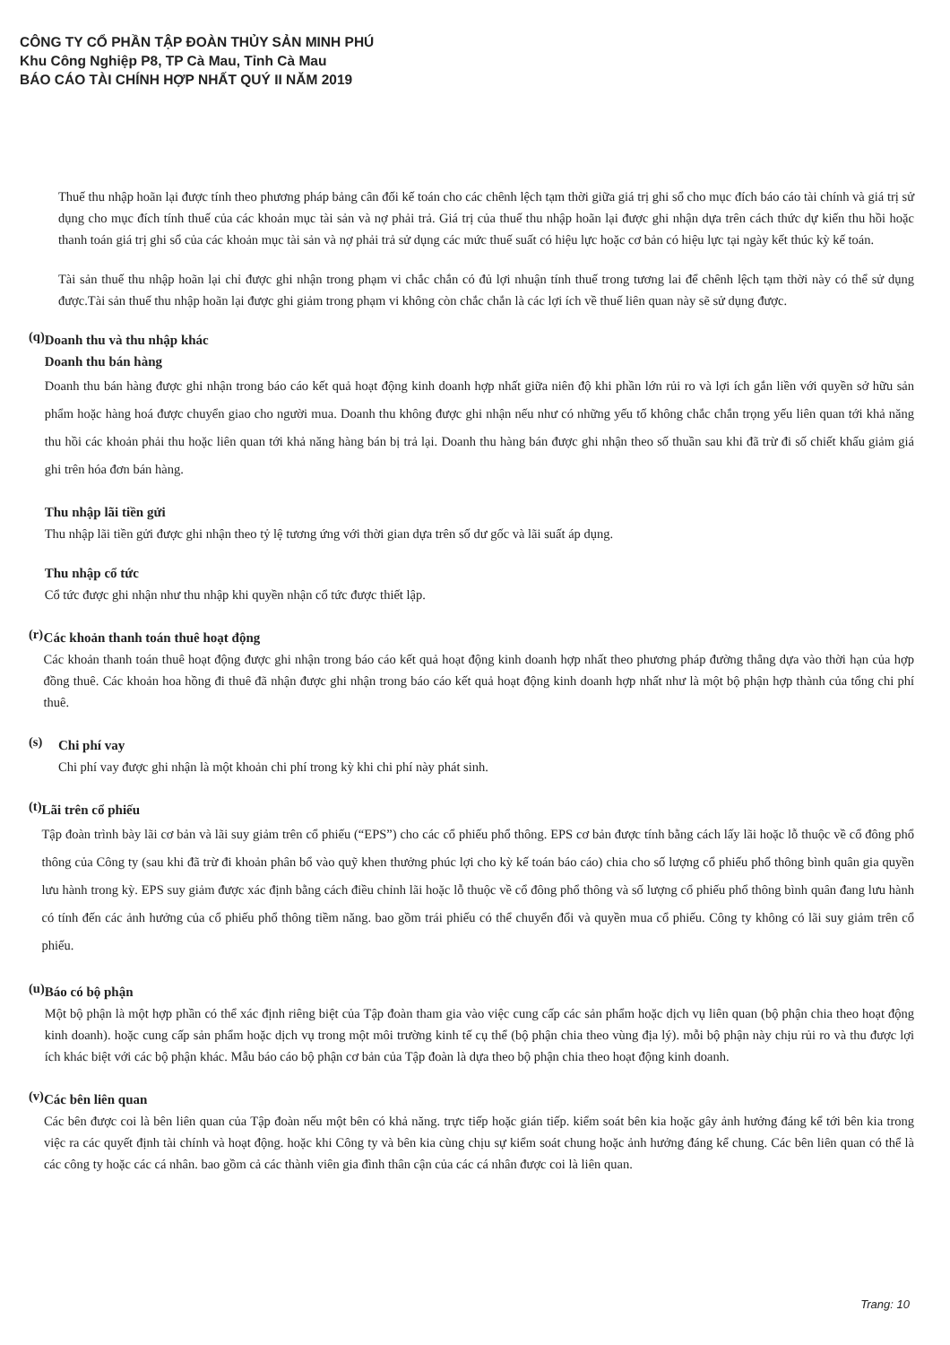CÔNG TY CỔ PHẦN TẬP ĐOÀN THỦY SẢN MINH PHÚ
Khu Công Nghiệp P8, TP Cà Mau, Tỉnh Cà Mau
BÁO CÁO TÀI CHÍNH HỢP NHẤT QUÝ II NĂM 2019
Thuế thu nhập hoãn lại được tính theo phương pháp bảng cân đối kế toán cho các chênh lệch tạm thời giữa giá trị ghi sổ cho mục đích báo cáo tài chính và giá trị sử dụng cho mục đích tính thuế của các khoản mục tài sản và nợ phải trả. Giá trị của thuế thu nhập hoãn lại được ghi nhận dựa trên cách thức dự kiến thu hồi hoặc thanh toán giá trị ghi sổ của các khoản mục tài sản và nợ phải trả sử dụng các mức thuế suất có hiệu lực hoặc cơ bản có hiệu lực tại ngày kết thúc kỳ kế toán.
Tài sản thuế thu nhập hoãn lại chỉ được ghi nhận trong phạm vi chắc chắn có đủ lợi nhuận tính thuế trong tương lai để chênh lệch tạm thời này có thể sử dụng được.Tài sản thuế thu nhập hoãn lại được ghi giảm trong phạm vi không còn chắc chắn là các lợi ích về thuế liên quan này sẽ sử dụng được.
(q)
Doanh thu và thu nhập khác
Doanh thu bán hàng
Doanh thu bán hàng được ghi nhận trong báo cáo kết quả hoạt động kinh doanh hợp nhất giữa niên độ khi phần lớn rủi ro và lợi ích gắn liền với quyền sở hữu sản phẩm hoặc hàng hoá được chuyển giao cho người mua. Doanh thu không được ghi nhận nếu như có những yếu tố không chắc chắn trọng yếu liên quan tới khả năng thu hồi các khoản phải thu hoặc liên quan tới khả năng hàng bán bị trả lại. Doanh thu hàng bán được ghi nhận theo số thuần sau khi đã trừ đi số chiết khấu giảm giá ghi trên hóa đơn bán hàng.
Thu nhập lãi tiền gửi
Thu nhập lãi tiền gửi được ghi nhận theo tỷ lệ tương ứng với thời gian dựa trên số dư gốc và lãi suất áp dụng.
Thu nhập cổ tức
Cổ tức được ghi nhận như thu nhập khi quyền nhận cổ tức được thiết lập.
(r)
Các khoản thanh toán thuê hoạt động
Các khoản thanh toán thuê hoạt động được ghi nhận trong báo cáo kết quả hoạt động kinh doanh hợp nhất theo phương pháp đường thẳng dựa vào thời hạn của hợp đồng thuê. Các khoản hoa hồng đi thuê đã nhận được ghi nhận trong báo cáo kết quả hoạt động kinh doanh hợp nhất như là một bộ phận hợp thành của tổng chi phí thuê.
(s)
Chi phí vay
Chi phí vay được ghi nhận là một khoản chi phí trong kỳ khi chi phí này phát sinh.
(t)
Lãi trên cổ phiếu
Tập đoàn trình bày lãi cơ bản và lãi suy giảm trên cổ phiếu (“EPS”) cho các cổ phiếu phổ thông. EPS cơ bản được tính bằng cách lấy lãi hoặc lỗ thuộc về cổ đông phổ thông của Công ty (sau khi đã trừ đi khoản phân bổ vào quỹ khen thưởng phúc lợi cho kỳ kế toán báo cáo) chia cho số lượng cổ phiếu phổ thông bình quân gia quyền lưu hành trong kỳ. EPS suy giảm được xác định bằng cách điều chỉnh lãi hoặc lỗ thuộc về cổ đông phổ thông và số lượng cổ phiếu phổ thông bình quân đang lưu hành có tính đến các ảnh hưởng của cổ phiếu phổ thông tiềm năng. bao gồm trái phiếu có thể chuyển đổi và quyền mua cổ phiếu. Công ty không có lãi suy giảm trên cổ phiếu.
(u)
Báo có bộ phận
Một bộ phận là một hợp phần có thể xác định riêng biệt của Tập đoàn tham gia vào việc cung cấp các sản phẩm hoặc dịch vụ liên quan (bộ phận chia theo hoạt động kinh doanh). hoặc cung cấp sản phẩm hoặc dịch vụ trong một môi trường kinh tế cụ thể (bộ phận chia theo vùng địa lý). mỗi bộ phận này chịu rủi ro và thu được lợi ích khác biệt với các bộ phận khác. Mẫu báo cáo bộ phận cơ bản của Tập đoàn là dựa theo bộ phận chia theo hoạt động kinh doanh.
(v)
Các bên liên quan
Các bên được coi là bên liên quan của Tập đoàn nếu một bên có khả năng. trực tiếp hoặc gián tiếp. kiểm soát bên kia hoặc gây ảnh hưởng đáng kể tới bên kia trong việc ra các quyết định tài chính và hoạt động. hoặc khi Công ty và bên kia cùng chịu sự kiểm soát chung hoặc ảnh hưởng đáng kể chung. Các bên liên quan có thể là các công ty hoặc các cá nhân. bao gồm cả các thành viên gia đình thân cận của các cá nhân được coi là liên quan.
Trang: 10